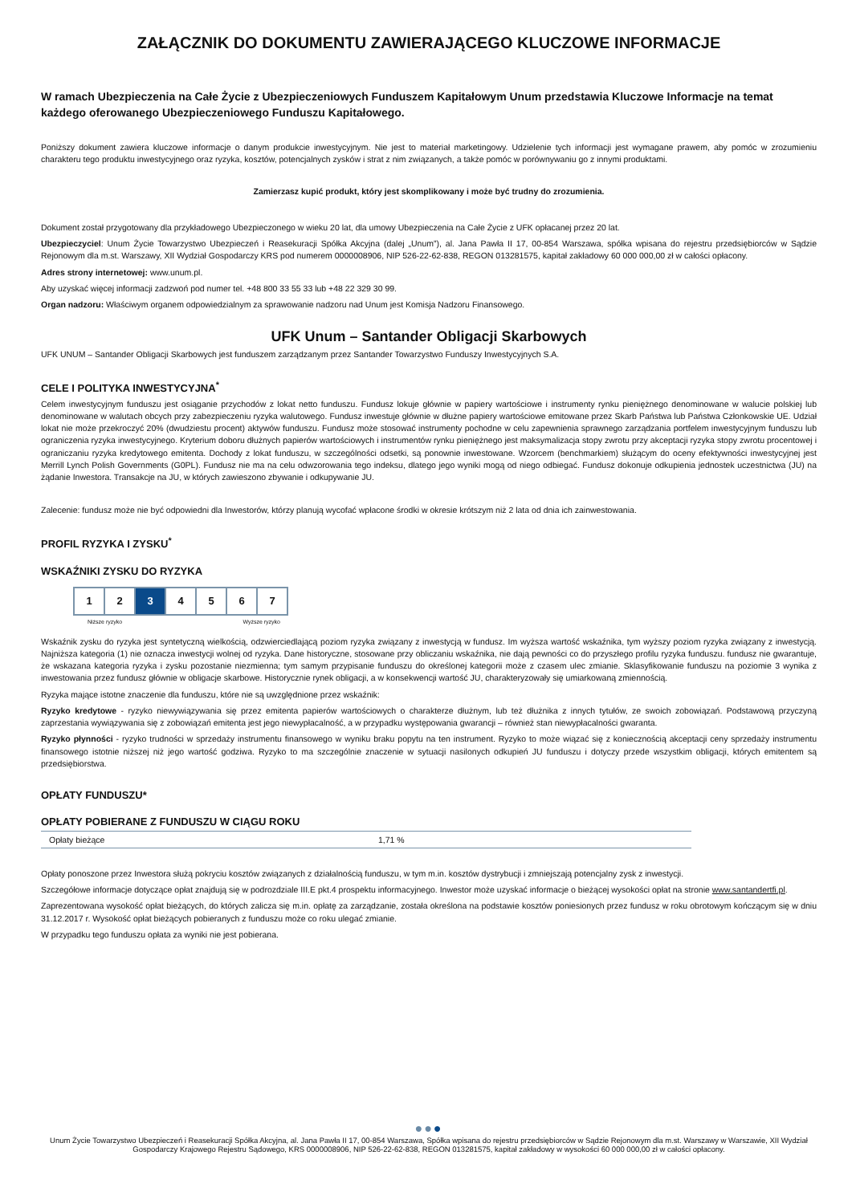ZAŁĄCZNIK DO DOKUMENTU ZAWIERAJĄCEGO KLUCZOWE INFORMACJE
W ramach Ubezpieczenia na Całe Życie z Ubezpieczeniowych Funduszem Kapitałowym Unum przedstawia Kluczowe Informacje na temat każdego oferowanego Ubezpieczeniowego Funduszu Kapitałowego.
Poniższy dokument zawiera kluczowe informacje o danym produkcie inwestycyjnym. Nie jest to materiał marketingowy. Udzielenie tych informacji jest wymagane prawem, aby pomóc w zrozumieniu charakteru tego produktu inwestycyjnego oraz ryzyka, kosztów, potencjalnych zysków i strat z nim związanych, a także pomóc w porównywaniu go z innymi produktami.
Zamierzasz kupić produkt, który jest skomplikowany i może być trudny do zrozumienia.
Dokument został przygotowany dla przykładowego Ubezpieczonego w wieku 20 lat, dla umowy Ubezpieczenia na Całe Życie z UFK opłacanej przez 20 lat.
Ubezpieczyciel: Unum Życie Towarzystwo Ubezpieczeń i Reasekuracji Spółka Akcyjna (dalej „Unum”), al. Jana Pawła II 17, 00-854 Warszawa, spółka wpisana do rejestru przedsiębiorców w Sądzie Rejonowym dla m.st. Warszawy, XII Wydział Gospodarczy KRS pod numerem 0000008906, NIP 526-22-62-838, REGON 013281575, kapitał zakładowy 60 000 000,00 zł w całości opłacony.
Adres strony internetowej: www.unum.pl.
Aby uzyskać więcej informacji zadzwoń pod numer tel. +48 800 33 55 33 lub +48 22 329 30 99.
Organ nadzoru: Właściwym organem odpowiedzialnym za sprawowanie nadzoru nad Unum jest Komisja Nadzoru Finansowego.
UFK Unum – Santander Obligacji Skarbowych
UFK UNUM – Santander Obligacji Skarbowych jest funduszem zarządzanym przez Santander Towarzystwo Funduszy Inwestycyjnych S.A.
CELE I POLITYKA INWESTYCYJNA<sup>*</sup>
Celem inwestycyjnym funduszu jest osiąganie przychodów z lokat netto funduszu. Fundusz lokuje głównie w papiery wartościowe i instrumenty rynku pieniężnego denominowane w walucie polskiej lub denominowane w walutach obcych przy zabezpieczeniu ryzyka walutowego. Fundusz inwestuje głównie w dłużne papiery wartościowe emitowane przez Skarb Państwa lub Państwa Członkowskie UE. Udział lokat nie może przekroczyć 20% (dwudziestu procent) aktywów funduszu. Fundusz może stosować instrumenty pochodne w celu zapewnienia sprawnego zarządzania portfelem inwestycyjnym funduszu lub ograniczenia ryzyka inwestycyjnego. Kryterium doboru dłużnych papierów wartościowych i instrumentów rynku pieniężnego jest maksymalizacja stopy zwrotu przy akceptacji ryzyka stopy zwrotu procentowej i ograniczaniu ryzyka kredytowego emitenta. Dochody z lokat funduszu, w szczególności odsetki, są ponownie inwestowane. Wzorcem (benchmarkiem) służącym do oceny efektywności inwestycyjnej jest Merrill Lynch Polish Governments (G0PL). Fundusz nie ma na celu odwzorowania tego indeksu, dlatego jego wyniki mogą od niego odbiegać. Fundusz dokonuje odkupienia jednostek uczestnictwa (JU) na żądanie Inwestora. Transakcje na JU, w których zawieszono zbywanie i odkupywanie JU.
Zalecenie: fundusz może nie być odpowiedni dla Inwestorów, którzy planują wycofać wpłacone środki w okresie krótszym niż 2 lata od dnia ich zainwestowania.
PROFIL RYZYKA I ZYSKU<sup>*</sup>
WSKAŹNIKI ZYSKU DO RYZYKA
| 1 | 2 | 3 | 4 | 5 | 6 | 7 |
Niższe ryzyko Wyższe ryzyko
Wskaźnik zysku do ryzyka jest syntetyczną wielkością, odzwierciedlającą poziom ryzyka związany z inwestycją w fundusz. Im wyższa wartość wskaźnika, tym wyższy poziom ryzyka związany z inwestycją. Najniższa kategoria (1) nie oznacza inwestycji wolnej od ryzyka. Dane historyczne, stosowane przy obliczaniu wskaźnika, nie dają pewności co do przyszłego profilu ryzyka funduszu. fundusz nie gwarantuje, że wskazana kategoria ryzyka i zysku pozostanie niezmienna; tym samym przypisanie funduszu do określonej kategorii może z czasem ulec zmianie. Sklasyfikowanie funduszu na poziomie 3 wynika z inwestowania przez fundusz głównie w obligacje skarbowe. Historycznie rynek obligacji, a w konsekwencji wartość JU, charakteryzowały się umiarkowaną zmiennością.
Ryzyka mające istotne znaczenie dla funduszu, które nie są uwzględnione przez wskaźnik:
Ryzyko kredytowe - ryzyko niewywiązywania się przez emitenta papierów wartościowych o charakterze dłużnym, lub też dłużnika z innych tytułów, ze swoich zobowiązań. Podstawową przyczyną zaprzestania wywiązywania się z zobowiązań emitenta jest jego niewypłacalność, a w przypadku występowania gwarancji – również stan niewypłacalności gwaranta.
Ryzyko płynności - ryzyko trudności w sprzedaży instrumentu finansowego w wyniku braku popytu na ten instrument. Ryzyko to może wiązać się z koniecznością akceptacji ceny sprzedaży instrumentu finansowego istotnie niższej niż jego wartość godziwa. Ryzyko to ma szczególnie znaczenie w sytuacji nasilonych odkupień JU funduszu i dotyczy przede wszystkim obligacji, których emitentem są przedsiębiorstwa.
OPŁATY FUNDUSZU*
OPŁATY POBIERANE Z FUNDUSZU W CIĄGU ROKU
| Opłaty bieżące | 1,71 % |
Opłaty ponoszone przez Inwestora służą pokryciu kosztów związanych z działalnością funduszu, w tym m.in. kosztów dystrybucji i zmniejszają potencjalny zysk z inwestycji.
Szczegółowe informacje dotyczące opłat znajdują się w podrozdziale III.E pkt.4 prospektu informacyjnego. Inwestor może uzyskać informacje o bieżącej wysokości opłat na stronie www.santandertfi.pl.
Zaprezentowana wysokość opłat bieżących, do których zalicza się m.in. opłatę za zarządzanie, została określona na podstawie kosztów poniesionych przez fundusz w roku obrotowym kończącym się w dniu 31.12.2017 r. Wysokość opłat bieżących pobieranych z funduszu może co roku ulegać zmianie.
W przypadku tego funduszu opłata za wyniki nie jest pobierana.
●●●
Unum Życie Towarzystwo Ubezpieczeń i Reasekuracji Spółka Akcyjna, al. Jana Pawła II 17, 00-854 Warszawa, Spółka wpisana do rejestru przedsiębiorców w Sądzie Rejonowym dla m.st. Warszawy w Warszawie, XII Wydział Gospodarczy Krajowego Rejestru Sądowego, KRS 0000008906, NIP 526-22-62-838, REGON 013281575, kapitał zakładowy w wysokości 60 000 000,00 zł w całości opłacony.